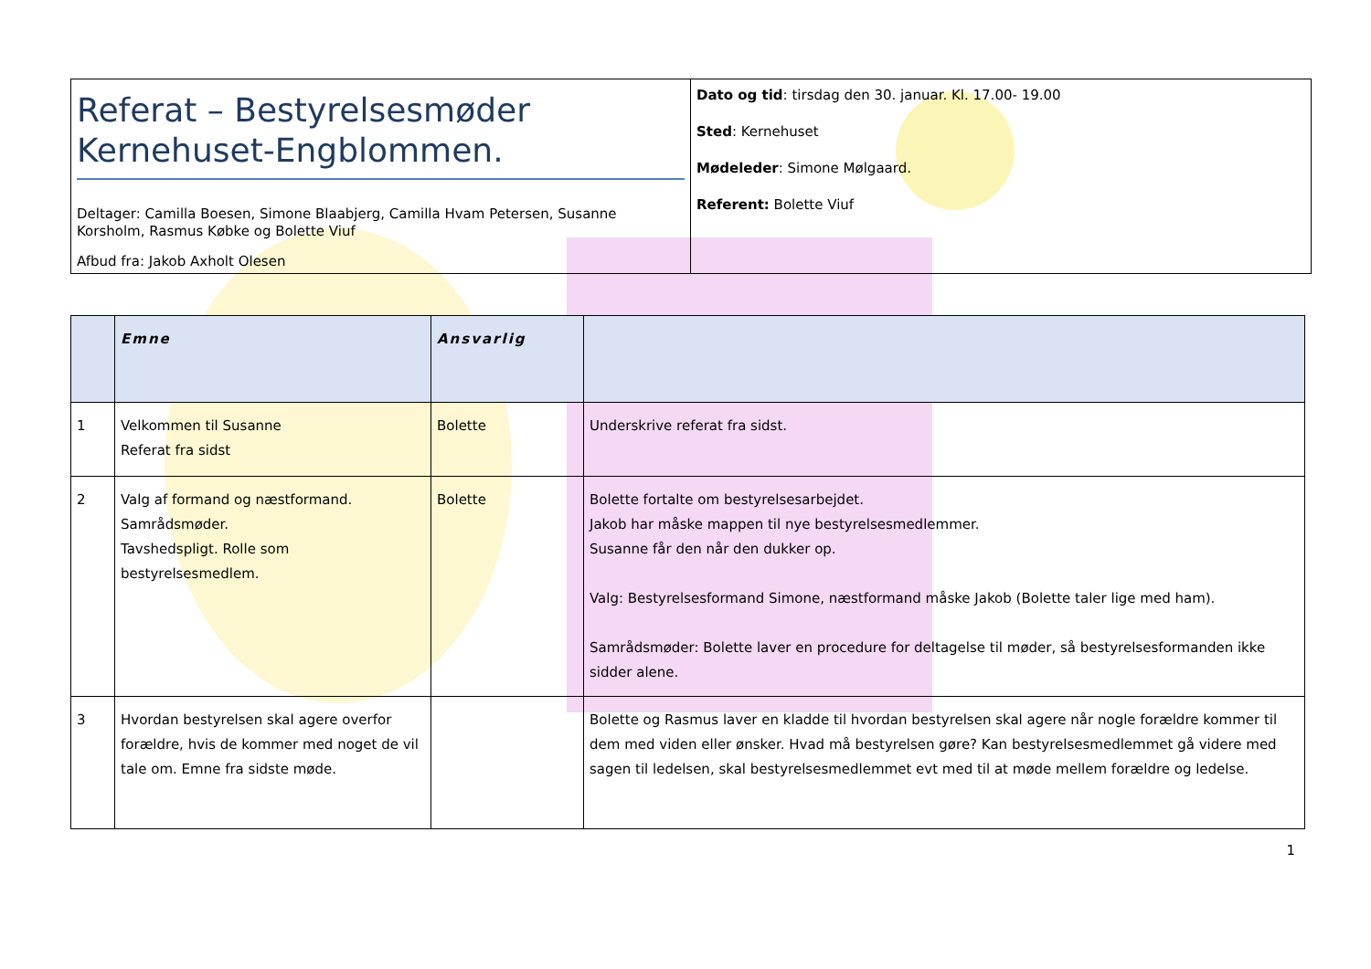| Referat – Bestyrelsesmøder Kernehuset-Engblommen. Deltager: Camilla Boesen, Simone Blaabjerg, Camilla Hvam Petersen, Susanne Korsholm, Rasmus Købke og Bolette Viuf Afbud fra: Jakob Axholt Olesen | Dato og tid : tirsdag den 30. januar. Kl. 17.00- 19.00 Sted : Kernehuset Mødeleder : Simone Mølgaard. Referent: Bolette Viuf |
| | Emne | Ansvarlig | |
| --- | --- | --- | --- |
| 1 | Velkommen til Susanne Referat fra sidst | Bolette | Underskrive referat fra sidst. |
| 2 | Valg af formand og næstformand. Samrådsmøder. Tavshedspligt. Rolle som bestyrelsesmedlem. | Bolette | Bolette fortalte om bestyrelsesarbejdet. Jakob har måske mappen til nye bestyrelsesmedlemmer. Susanne får den når den dukker op. Valg: Bestyrelsesformand Simone, næstformand måske Jakob (Bolette taler lige med ham). Samrådsmøder: Bolette laver en procedure for deltagelse til møder, så bestyrelsesformanden ikke sidder alene. |
| 3 | Hvordan bestyrelsen skal agere overfor forældre, hvis de kommer med noget de vil tale om. Emne fra sidste møde. | | Bolette og Rasmus laver en kladde til hvordan bestyrelsen skal agere når nogle forældre kommer til dem med viden eller ønsker. Hvad må bestyrelsen gøre? Kan bestyrelsesmedlemmet gå videre med sagen til ledelsen, skal bestyrelsesmedlemmet evt med til at møde mellem forældre og ledelse. |
1